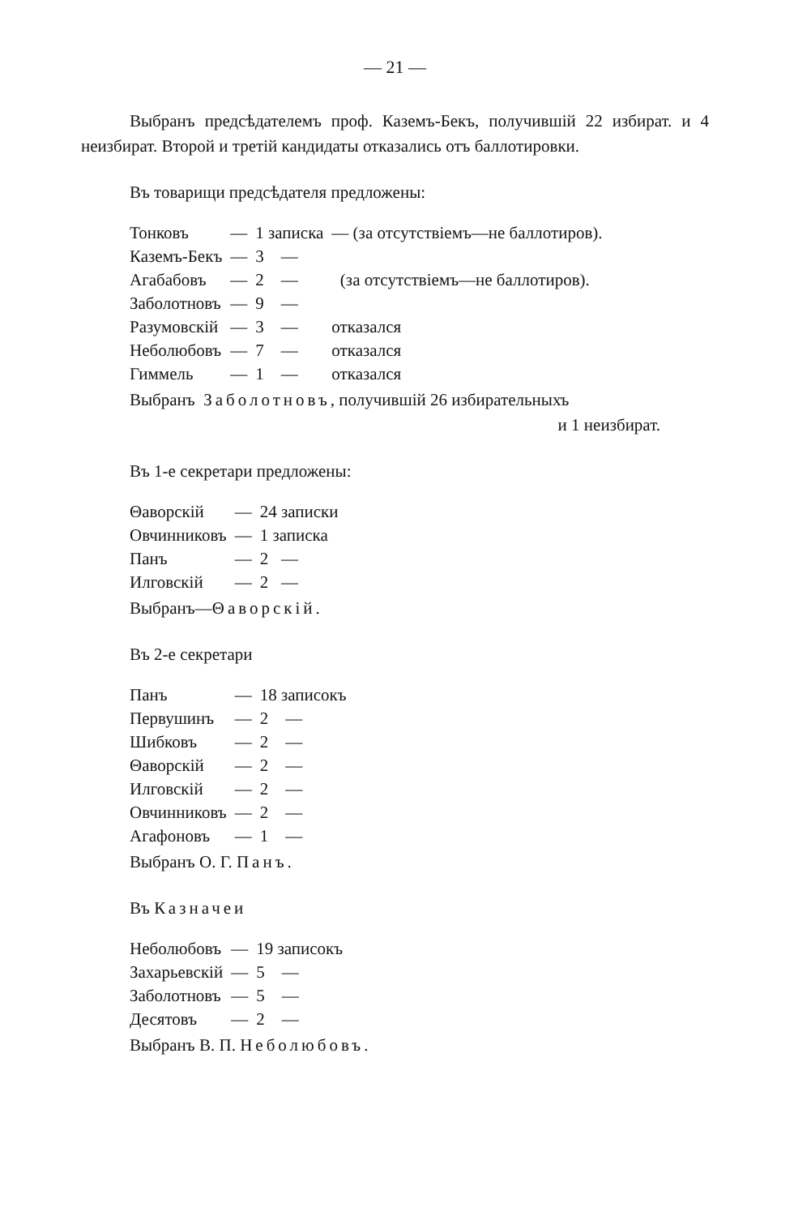— 21 —
Выбранъ предсѣдателемъ проф. Каземъ-Бекъ, получившій 22 избират. и 4 неизбират. Второй и третій кандидаты отказались отъ баллотировки.
Въ товарищи предсѣдателя предложены:
| Тонковъ | — | 1 записка | — (за отсутствіемъ—не баллотиров). |
| Каземъ-Бекъ | — | 3 — | |
| Агабабовъ | — | 2 — | (за отсутствіемъ—не баллотиров). |
| Заболотновъ | — | 9 — | |
| Разумовскій | — | 3 — | отказался |
| Неболюбовъ | — | 7 — | отказался |
| Гиммель | — | 1 — | отказался |
Выбранъ Заболотновъ, получившій 26 избирательныхъ
и 1 неизбират.
Въ 1-е секретари предложены:
| Θаворскій | — | 24 записки |
| Овчинниковъ | — | 1 записка |
| Панъ | — | 2 — |
| Илговскій | — | 2 — |
Выбранъ—Θаворскій.
Въ 2-е секретари
| Панъ | — | 18 записокъ |
| Первушинъ | — | 2 — |
| Шибковъ | — | 2 — |
| Θаворскій | — | 2 — |
| Илговскій | — | 2 — |
| Овчинниковъ | — | 2 — |
| Агафоновъ | — | 1 — |
Выбранъ О. Г. Панъ.
Въ Казначеи
| Неболюбовъ | — | 19 записокъ |
| Захарьевскій | — | 5 — |
| Заболотновъ | — | 5 — |
| Десятовъ | — | 2 — |
Выбранъ В. П. Неболюбовъ.